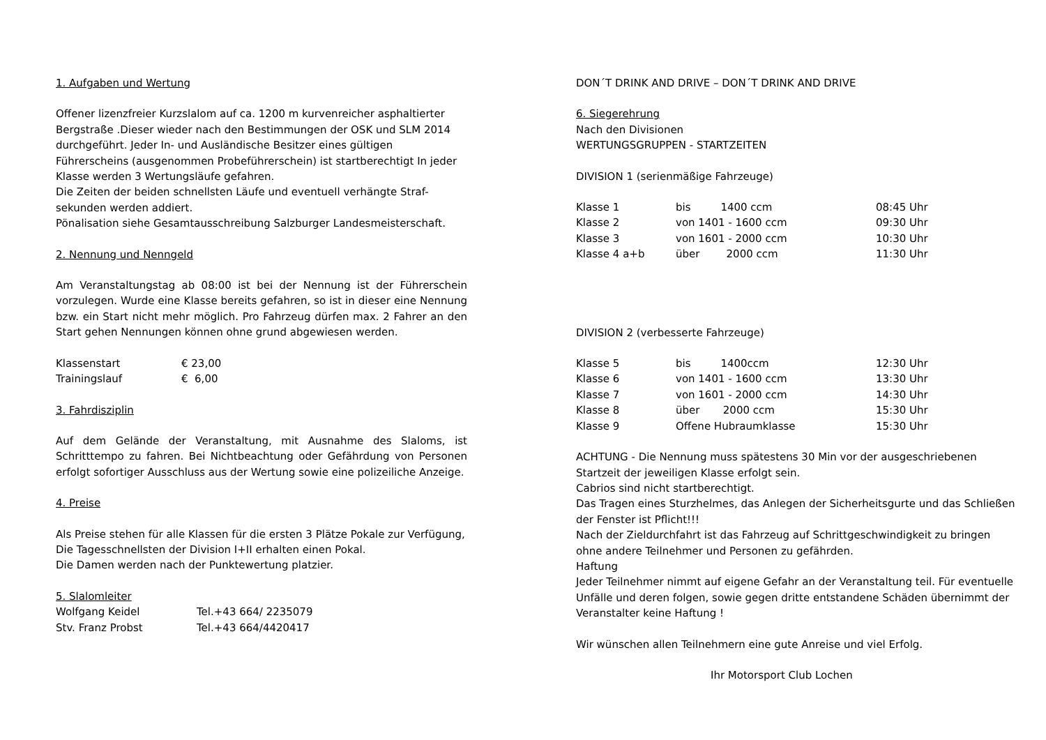1. Aufgaben und Wertung
Offener lizenzfreier Kurzslalom auf ca. 1200 m kurvenreicher asphaltierter Bergstraße .Dieser wieder nach den Bestimmungen der OSK und SLM 2014 durchgeführt. Jeder In- und Ausländische Besitzer eines gültigen Führerscheins (ausgenommen Probeführerschein) ist startberechtigt In jeder Klasse werden 3 Wertungsläufe gefahren.
Die Zeiten der beiden schnellsten Läufe und eventuell verhängte Straf-sekunden werden addiert.
Pönalisation siehe Gesamtausschreibung Salzburger Landesmeisterschaft.
2. Nennung und Nenngeld
Am Veranstaltungstag ab 08:00 ist bei der Nennung ist der Führerschein vorzulegen. Wurde eine Klasse bereits gefahren, so ist in dieser eine Nennung bzw. ein Start nicht mehr möglich. Pro Fahrzeug dürfen max. 2 Fahrer an den Start gehen Nennungen können ohne grund abgewiesen werden.
| Klassenstart | € 23,00 |
| Trainingslauf | € 6,00 |
3. Fahrdisziplin
Auf dem Gelände der Veranstaltung, mit Ausnahme des Slaloms, ist Schritttempo zu fahren. Bei Nichtbeachtung oder Gefährdung von Personen erfolgt sofortiger Ausschluss aus der Wertung sowie eine polizeiliche Anzeige.
4. Preise
Als Preise stehen für alle Klassen für die ersten 3 Plätze Pokale zur Verfügung,
Die Tagesschnellsten der Division I+II erhalten einen Pokal.
Die Damen werden nach der Punktewertung platzier.
5. Slalomleiter
| Wolfgang Keidel | Tel.+43 664/ 2235079 |
| Stv. Franz Probst | Tel.+43 664/4420417 |
DON´T DRINK AND DRIVE – DON´T DRINK AND DRIVE
6. Siegerehrung
Nach den Divisionen
WERTUNGSGRUPPEN - STARTZEITEN
DIVISION 1 (serienmäßige Fahrzeuge)
| Klasse 1 | bis 1400 ccm | 08:45 Uhr |
| Klasse 2 | von 1401 - 1600 ccm | 09:30 Uhr |
| Klasse 3 | von 1601 - 2000 ccm | 10:30 Uhr |
| Klasse 4 a+b | über 2000 ccm | 11:30 Uhr |
DIVISION 2 (verbesserte Fahrzeuge)
| Klasse 5 | bis 1400ccm | 12:30 Uhr |
| Klasse 6 | von 1401 - 1600 ccm | 13:30 Uhr |
| Klasse 7 | von 1601 - 2000 ccm | 14:30 Uhr |
| Klasse 8 | über 2000 ccm | 15:30 Uhr |
| Klasse 9 | Offene Hubraumklasse | 15:30 Uhr |
ACHTUNG - Die Nennung muss spätestens 30 Min vor der ausgeschriebenen Startzeit der jeweiligen Klasse erfolgt sein.
Cabrios sind nicht startberechtigt.
Das Tragen eines Sturzhelmes, das Anlegen der Sicherheitsgurte und das Schließen der Fenster ist Pflicht!!!
Nach der Zieldurchfahrt ist das Fahrzeug auf Schrittgeschwindigkeit zu bringen ohne andere Teilnehmer und Personen zu gefährden.
Haftung
Jeder Teilnehmer nimmt auf eigene Gefahr an der Veranstaltung teil. Für eventuelle Unfälle und deren folgen, sowie gegen dritte entstandene Schäden übernimmt der Veranstalter keine Haftung !
Wir wünschen allen Teilnehmern eine gute Anreise und viel Erfolg.
Ihr Motorsport Club Lochen